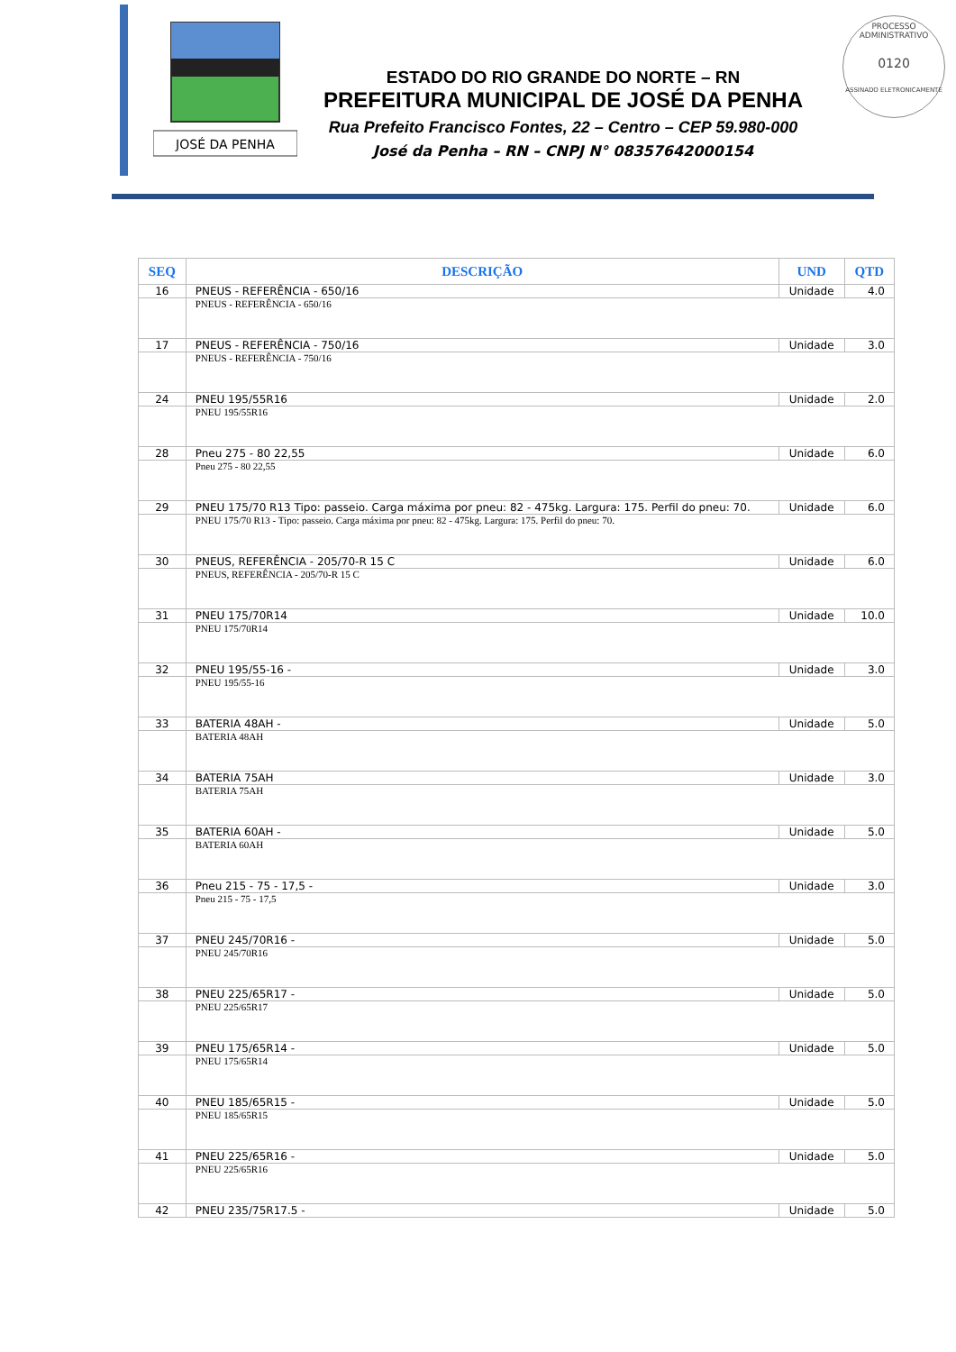JOSÉ DA PENHA
ESTADO DO RIO GRANDE DO NORTE – RN
PREFEITURA MUNICIPAL DE JOSÉ DA PENHA
Rua Prefeito Francisco Fontes, 22 – Centro – CEP 59.980-000
José da Penha – RN – CNPJ N° 08357642000154
PROCESSO ADMINISTRATIVO
0120
ASSINADO ELETRONICAMENTE
| SEQ | DESCRIÇÃO | UND | QTD |
| --- | --- | --- | --- |
| 16 | PNEUS - REFERÊNCIA - 650/16 | Unidade | 4.0 |
| | PNEUS - REFERÊNCIA - 650/16 | | |
| 17 | PNEUS - REFERÊNCIA - 750/16 | Unidade | 3.0 |
| | PNEUS - REFERÊNCIA - 750/16 | | |
| 24 | PNEU 195/55R16 | Unidade | 2.0 |
| | PNEU 195/55R16 | | |
| 28 | Pneu 275 - 80 22,55 | Unidade | 6.0 |
| | Pneu 275 - 80 22,55 | | |
| 29 | PNEU 175/70 R13 Tipo: passeio. Carga máxima por pneu: 82 - 475kg. Largura: 175. Perfil do pneu: 70. | Unidade | 6.0 |
| | PNEU 175/70 R13 - Tipo: passeio. Carga máxima por pneu: 82 - 475kg. Largura: 175. Perfil do pneu: 70. | | |
| 30 | PNEUS, REFERÊNCIA - 205/70-R 15 C | Unidade | 6.0 |
| | PNEUS, REFERÊNCIA - 205/70-R 15 C | | |
| 31 | PNEU 175/70R14 | Unidade | 10.0 |
| | PNEU 175/70R14 | | |
| 32 | PNEU 195/55-16 - | Unidade | 3.0 |
| | PNEU 195/55-16 | | |
| 33 | BATERIA 48AH - | Unidade | 5.0 |
| | BATERIA 48AH | | |
| 34 | BATERIA 75AH | Unidade | 3.0 |
| | BATERIA 75AH | | |
| 35 | BATERIA 60AH - | Unidade | 5.0 |
| | BATERIA 60AH | | |
| 36 | Pneu 215 - 75 - 17,5 - | Unidade | 3.0 |
| | Pneu 215 - 75 - 17,5 | | |
| 37 | PNEU 245/70R16 - | Unidade | 5.0 |
| | PNEU 245/70R16 | | |
| 38 | PNEU 225/65R17 - | Unidade | 5.0 |
| | PNEU 225/65R17 | | |
| 39 | PNEU 175/65R14 - | Unidade | 5.0 |
| | PNEU 175/65R14 | | |
| 40 | PNEU 185/65R15 - | Unidade | 5.0 |
| | PNEU 185/65R15 | | |
| 41 | PNEU 225/65R16 - | Unidade | 5.0 |
| | PNEU 225/65R16 | | |
| 42 | PNEU 235/75R17.5 - | Unidade | 5.0 |